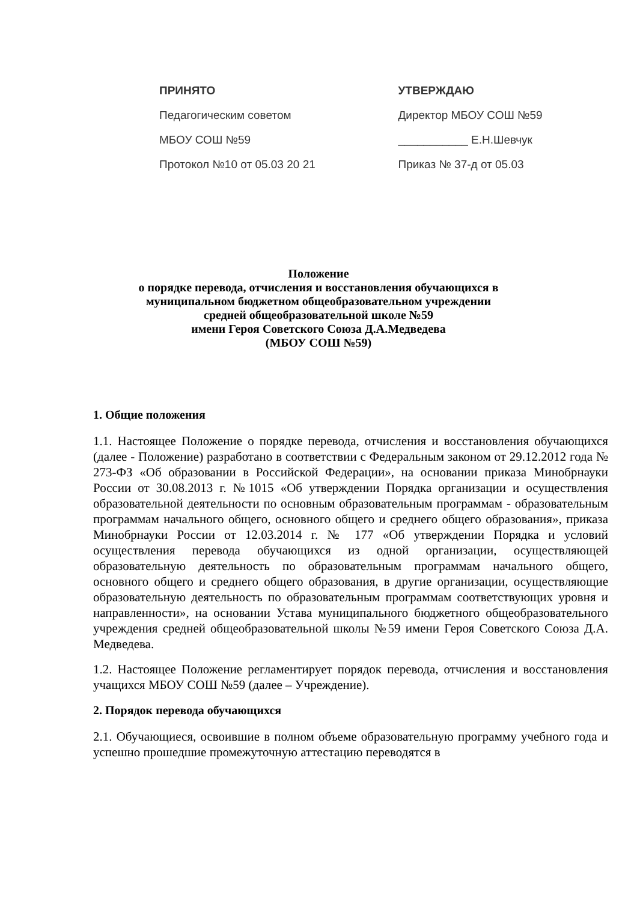ПРИНЯТО
Педагогическим советом
МБОУ СОШ №59
Протокол №10 от 05.03 20 21
УТВЕРЖДАЮ
Директор МБОУ СОШ №59
___________ Е.Н.Шевчук
Приказ № 37-д от 05.03
Положение
о порядке перевода, отчисления и восстановления обучающихся в
муниципальном бюджетном общеобразовательном учреждении
средней общеобразовательной школе №59
имени Героя Советского Союза Д.А.Медведева
(МБОУ СОШ №59)
1. Общие положения
1.1. Настоящее Положение о порядке перевода, отчисления и восстановления обучающихся (далее - Положение) разработано в соответствии с Федеральным законом от 29.12.2012 года № 273-ФЗ «Об образовании в Российской Федерации», на основании приказа Минобрнауки России от 30.08.2013 г. №1015 «Об утверждении Порядка организации и осуществления образовательной деятельности по основным образовательным программам - образовательным программам начального общего, основного общего и среднего общего образования», приказа Минобрнауки России от 12.03.2014 г. № 177 «Об утверждении Порядка и условий осуществления перевода обучающихся из одной организации, осуществляющей образовательную деятельность по образовательным программам начального общего, основного общего и среднего общего образования, в другие организации, осуществляющие образовательную деятельность по образовательным программам соответствующих уровня и направленности», на основании Устава муниципального бюджетного общеобразовательного учреждения средней общеобразовательной школы №59 имени Героя Советского Союза Д.А. Медведева.
1.2. Настоящее Положение регламентирует порядок перевода, отчисления и восстановления учащихся МБОУ СОШ №59 (далее – Учреждение).
2. Порядок перевода обучающихся
2.1. Обучающиеся, освоившие в полном объеме образовательную программу учебного года и успешно прошедшие промежуточную аттестацию переводятся в